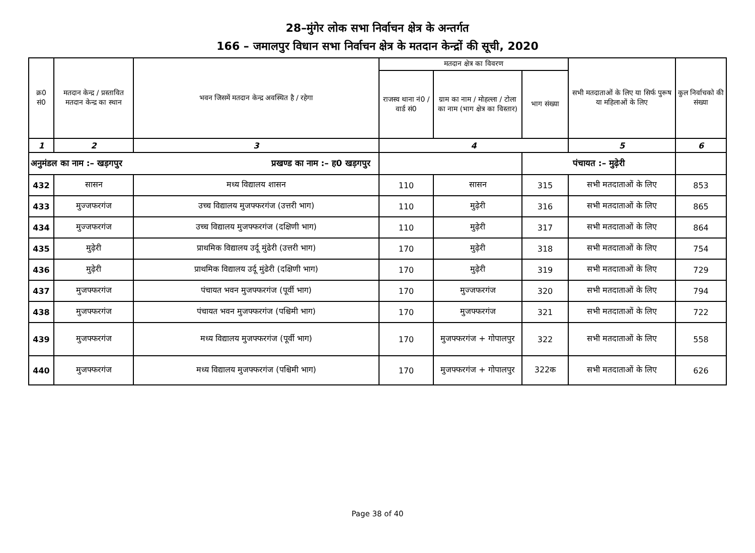28–मुंगेर लोक सभा निर्वाचन क्षेत्र के अन्तर्गत
166 – जमालपुर विधान सभा निर्वाचन क्षेत्र के मतदान केन्द्रों की सूची, 2020
| क्र0 सं0 | मतदान केन्द्र / प्रस्तावित मतदान केन्द्र का स्थान | भवन जिसमें मतदान केन्द्र अवस्थित है / रहेगा | मतदान क्षेत्र का विवरण | | | सभी मतदाताओं के लिए या सिर्फ पुरूष या महिलाओं के लिए | कुल निर्वाचको की संख्या |
| --- | --- | --- | --- | --- | --- | --- | --- |
| | | | राजस्व थाना नं0 / वार्ड सं0 | ग्राम का नाम / मोहल्ला / टोला का नाम (भाग क्षेत्र का विस्तार) | भाग संख्या | | |
| 1 | 2 | 3 | 4 | | | 5 | 6 |
| अनुमंडल का नाम :– खड़गपुर प्रखण्ड का नाम :– ह0 खड़गपुर | | | | | पंचायत :– मुढ़ेरी | | |
| 432 | सासन | मध्य विद्यालय शासन | 110 | सासन | 315 | सभी मतदाताओं के लिए | 853 |
| 433 | मुज्जफरगंज | उच्च विद्यालय मुजफ्फरगंज (उत्तरी भाग) | 110 | मुढ़ेरी | 316 | सभी मतदाताओं के लिए | 865 |
| 434 | मुज्जफरगंज | उच्च विद्यालय मुजफ्फरगंज (दक्षिणी भाग) | 110 | मुढ़ेरी | 317 | सभी मतदाताओं के लिए | 864 |
| 435 | मुढ़ेरी | प्राथमिक विद्यालय उर्दू मुंढेरी (उत्तरी भाग) | 170 | मुढ़ेरी | 318 | सभी मतदाताओं के लिए | 754 |
| 436 | मुढ़ेरी | प्राथमिक विद्यालय उर्दू मुंढेरी (दक्षिणी भाग) | 170 | मुढ़ेरी | 319 | सभी मतदाताओं के लिए | 729 |
| 437 | मुजफ्फरगंज | पंचायत भवन मुजफ्फरगंज (पूर्वी भाग) | 170 | मुज्जफरगंज | 320 | सभी मतदाताओं के लिए | 794 |
| 438 | मुजफ्फरगंज | पंचायत भवन मुजफ्फरगंज (पश्चिमी भाग) | 170 | मुजफ्फरगंज | 321 | सभी मतदाताओं के लिए | 722 |
| 439 | मुजफ्फरगंज | मध्य विद्यालय मुजफ्फरगंज (पूर्वी भाग) | 170 | मुजफ्फरगंज + गोपालपुर | 322 | सभी मतदाताओं के लिए | 558 |
| 440 | मुजफ्फरगंज | मध्य विद्यालय मुजफ्फरगंज (पश्चिमी भाग) | 170 | मुजफ्फरगंज + गोपालपुर | 322क | सभी मतदाताओं के लिए | 626 |
Page 38 of 40